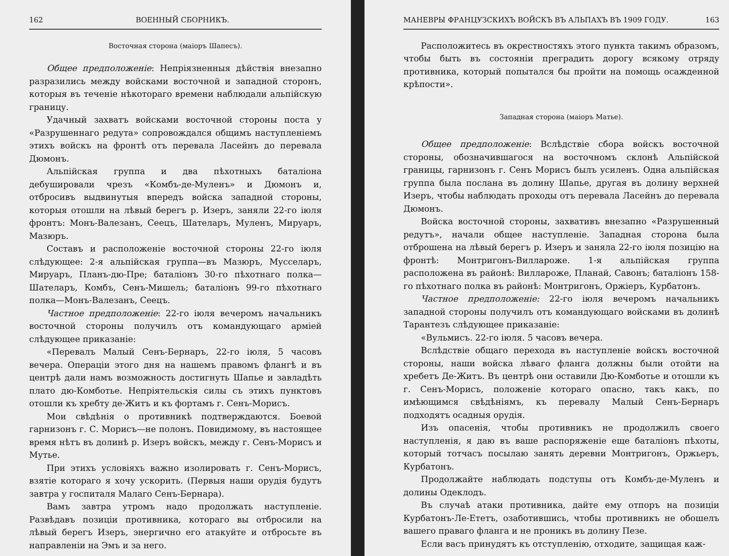162 ВОЕННЫЙ СБОРНИКЪ.
Восточная сторона (маiоръ Шапесъ).
Общее предположенiе: Непрiязненныя дѣйствiя внезапно разразились между войсками восточной и западной сторонъ, которыя въ теченiе нѣкотораго времени наблюдали альпiйскую границу.
Удачный захватъ войсками восточной стороны поста у «Разрушеннаго редута» сопровождался общимъ наступленiемъ этихъ войскъ на фронтѣ отъ перевала Ласейнъ до перевала Дюмонъ.
Альпiйская группа и два пѣхотныхъ баталiона дебушировали чрезъ «Комбъ-де-Муленъ» и Дюмонъ и, отбросивъ выдвинутыя впередъ войска западной стороны, которыя отошли на лѣвый берегъ р. Изеръ, заняли 22-го iюля фронтъ: Монъ-Валезанъ, Сеецъ, Шателаръ, Муленъ, Мируаръ, Мазюръ.
Составъ и расположенiе восточной стороны 22-го iюля слѣдующее: 2-я альпiйская группа—въ Мазюръ, Мусселаръ, Мируаръ, Планъ-дю-Пре; баталiонъ 30-го пѣхотнаго полка—Шателаръ, Комбъ, Сенъ-Мишель; баталiонъ 99-го пѣхотнаго полка—Монъ-Валезанъ, Сеецъ.
Частное предположенiе: 22-го iюля вечеромъ начальникъ восточной стороны получилъ отъ командующаго армiей слѣдующее приказанiе:
«Перевалъ Малый Сенъ-Бернаръ, 22-го iюля, 5 часовъ вечера. Операцiи этого дня на нашемъ правомъ флангѣ и въ центрѣ дали намъ возможность достигнуть Шапье и завладѣть плато дю-Комботье. Непрiятельскiя силы съ этихъ пунктовъ отошли къ хребту де-Житъ и къ фортамъ г. Сенъ-Морисъ.
Мои свѣдѣнiя о противникѣ подтверждаются. Боевой гарнизонъ г. С. Морисъ—не полонъ. Повидимому, въ настоящее время нѣтъ въ долинѣ р. Изеръ войскъ, между г. Сенъ-Морисъ и Мутье.
При этихъ условiяхъ важно изолировать г. Сенъ-Морисъ, взятiе котораго я хочу ускорить. (Первыя наши орудiя будутъ завтра у госпиталя Малаго Сенъ-Бернара).
Вамъ завтра утромъ надо продолжать наступленiе. Развѣдавъ позицiи противника, котораго вы отбросили на лѣвый берегъ Изеръ, энергично его атакуйте и отбросьте въ направленiи на Эмъ и за него.
МАНЕВРЫ ФРАНЦУЗСКИХЪ ВОЙСКЪ ВЪ АЛЬПАХЪ ВЪ 1909 ГОДУ. 163
Расположитесь въ окрестностяхъ этого пункта такимъ образомъ, чтобы быть въ состоянiи преградить дорогу всякому отряду противника, который попытался бы пройти на помощь осажденной крѣпости».
Западная сторона (маiоръ Матье).
Общее предположенiе: Вслѣдствiе сбора войскъ восточной стороны, обозначившагося на восточномъ склонѣ Альпiйской границы, гарнизонъ г. Сенъ Морисъ былъ усиленъ. Одна альпiйская группа была послана въ долину Шапье, другая въ долину верхней Изеръ, чтобы наблюдать проходы отъ перевала Ласейнъ до перевала Дюмонъ.
Войска восточной стороны, захвативъ внезапно «Разрушенный редутъ», начали общее наступленiе. Западная сторона была отброшена на лѣвый берегъ р. Изеръ и заняла 22-го iюля позицiю на фронтѣ: Монтригонъ-Вилларожe. 1-я альпiйская группа расположена въ районѣ: Вилларожe, Планай, Савонъ; баталiонъ 158-го пѣхотнаго полка въ районѣ: Монтригонъ, Оржiеръ, Курбатонъ.
Частное предположенiе: 22-го iюля вечеромъ начальникъ западной стороны получилъ отъ командующаго войсками въ долинѣ Тарантезъ слѣдующее приказанiе:
«Вульмисъ. 22-го iюля. 5 часовъ вечера.
Вслѣдствiе общаго перехода въ наступленiе войскъ восточной стороны, наши войска лѣваго фланга должны были отойти на хребетъ Де-Житъ. Въ центрѣ они оставили Дю-Комботье и отошли къ г. Сенъ-Морисъ, положенiе котораго опасно, такъ какъ, по имѣющимся свѣдѣнiямъ, къ перевалу Малый Сенъ-Бернаръ подходятъ осадныя орудiя.
Изъ опасенiя, чтобы противникъ не продолжилъ своего наступленiя, я даю въ ваше распоряженiе еще баталiонъ пѣхоты, который тотчасъ посылаю занять деревни Монтригонъ, Оржьеръ, Курбатонъ.
Продолжайте наблюдать подступы отъ Комбъ-де-Муленъ и долины Одеклодъ.
Въ случаѣ атаки противника, дайте ему отпоръ на позицiи Курбатонъ-Ле-Ететъ, озаботившись, чтобы противникъ не обошелъ вашего праваго фланга и не проникъ въ долину Пезе.
Если васъ принудятъ къ отступленiю, отходите, защищая каж-